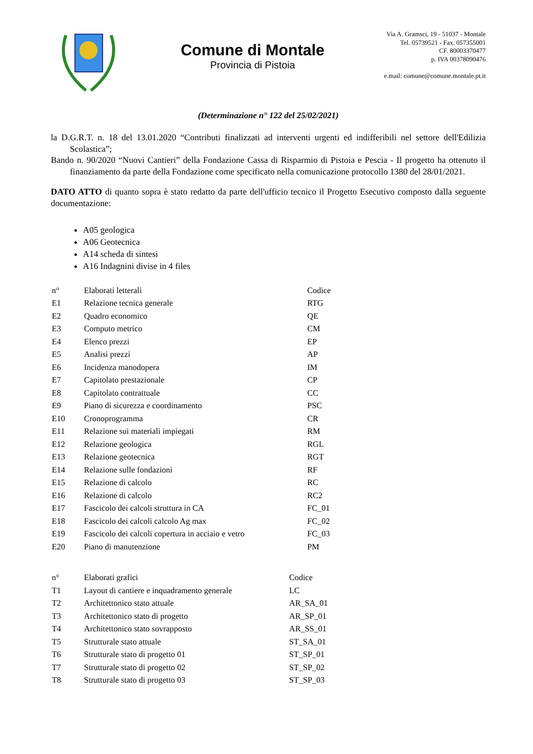Comune di Montale
Provincia di Pistoia
Via A. Gramsci, 19 - 51037 - Montale
Tel. 05739521 - Fax. 057355001
CF. 80003370477
p. IVA 00378090476
e.mail: comune@comune.montale.pt.it
(Determinazione n° 122 del 25/02/2021)
la D.G.R.T. n. 18 del 13.01.2020 “Contributi finalizzati ad interventi urgenti ed indifferibili nel settore dell'Edilizia Scolastica”;
Bando n. 90/2020 “Nuovi Cantieri” della Fondazione Cassa di Risparmio di Pistoia e Pescia - Il progetto ha ottenuto il finanziamento da parte della Fondazione come specificato nella comunicazione protocollo 1380 del 28/01/2021.
DATO ATTO di quanto sopra è stato redatto da parte dell'ufficio tecnico il Progetto Esecutivo composto dalla seguente documentazione:
A05 geologica
A06 Geotecnica
A14 scheda di sintesi
A16 Indagnini divise in 4 files
| n° | Elaborati letterali | Codice |
| E1 | Relazione tecnica generale | RTG |
| E2 | Quadro economico | QE |
| E3 | Computo metrico | CM |
| E4 | Elenco prezzi | EP |
| E5 | Analisi prezzi | AP |
| E6 | Incidenza manodopera | IM |
| E7 | Capitolato prestazionale | CP |
| E8 | Capitolato contrattuale | CC |
| E9 | Piano di sicurezza e coordinamento | PSC |
| E10 | Cronoprogramma | CR |
| E11 | Relazione sui materiali impiegati | RM |
| E12 | Relazione geologica | RGL |
| E13 | Relazione geotecnica | RGT |
| E14 | Relazione sulle fondazioni | RF |
| E15 | Relazione di calcolo | RC |
| E16 | Relazione di calcolo | RC2 |
| E17 | Fascicolo dei calcoli struttura in CA | FC_01 |
| E18 | Fascicolo dei calcoli calcolo Ag max | FC_02 |
| E19 | Fascicolo dei calcoli copertura in acciaio e vetro | FC_03 |
| E20 | Piano di manutenzione | PM |
| n° | Elaborati grafici | Codice |
| T1 | Layout di cantiere e inquadramento generale | LC |
| T2 | Architettonico stato attuale | AR_SA_01 |
| T3 | Architettonico stato di progetto | AR_SP_01 |
| T4 | Architettonico stato sovrapposto | AR_SS_01 |
| T5 | Strutturale stato attuale | ST_SA_01 |
| T6 | Strutturale stato di progetto 01 | ST_SP_01 |
| T7 | Strutturale stato di progetto 02 | ST_SP_02 |
| T8 | Strutturale stato di progetto 03 | ST_SP_03 |